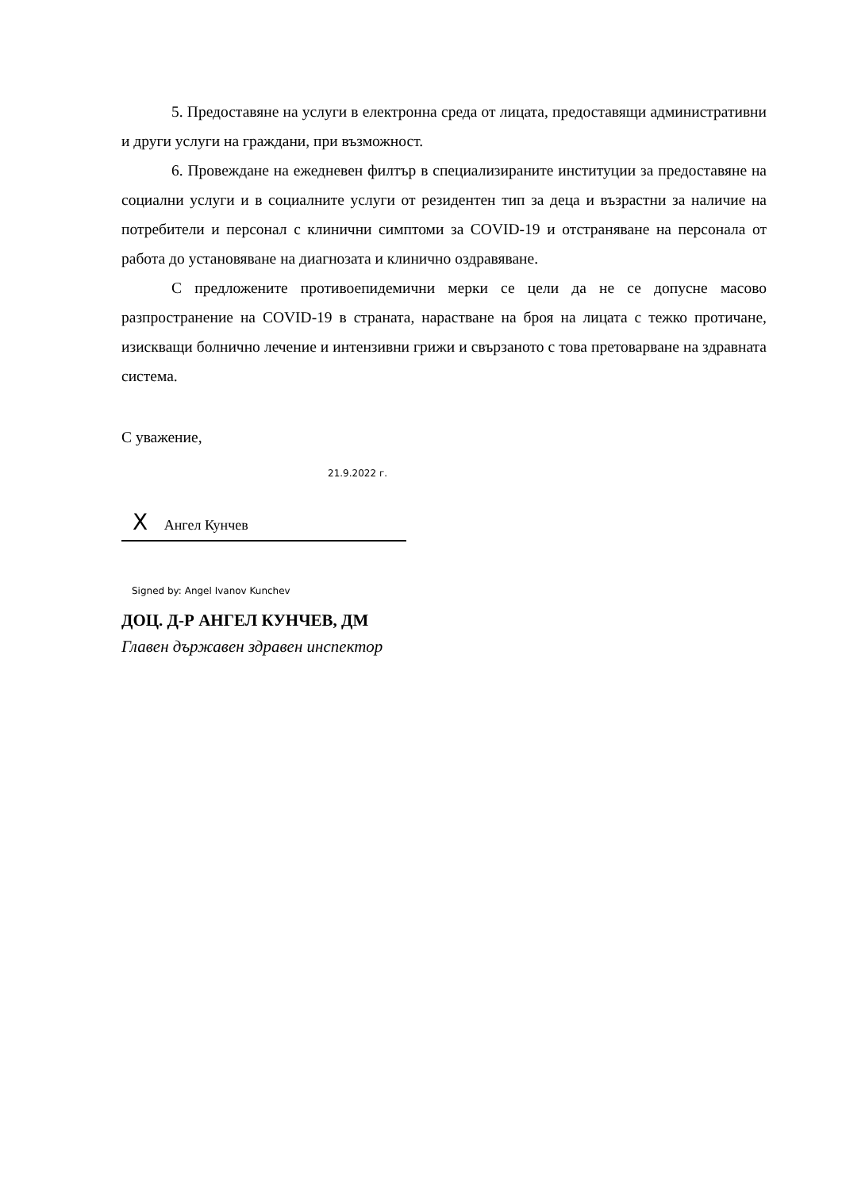5. Предоставяне на услуги в електронна среда от лицата, предоставящи административни и други услуги на граждани, при възможност.
6. Провеждане на ежедневен филтър в специализираните институции за предоставяне на социални услуги и в социалните услуги от резидентен тип за деца и възрастни за наличие на потребители и персонал с клинични симптоми за COVID-19 и отстраняване на персонала от работа до установяване на диагнозата и клинично оздравяване.
С предложените противоепидемични мерки се цели да не се допусне масово разпространение на COVID-19 в страната, нарастване на броя на лицата с тежко протичане, изискващи болнично лечение и интензивни грижи и свързаното с това претоварване на здравната система.
С уважение,
21.9.2022 г.
X Ангел Кунчев
Signed by: Angel Ivanov Kunchev
ДОЦ. Д-Р АНГЕЛ КУНЧЕВ, ДМ
Главен държавен здравен инспектор